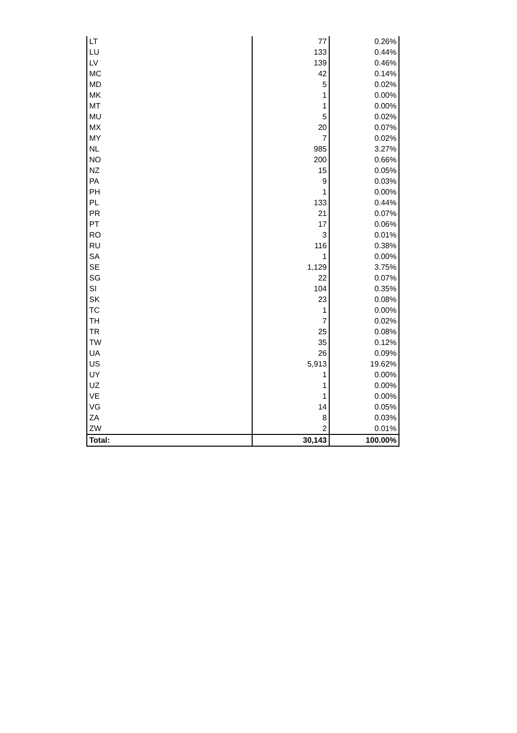| LT | 77 | 0.26% |
| LU | 133 | 0.44% |
| LV | 139 | 0.46% |
| MC | 42 | 0.14% |
| MD | 5 | 0.02% |
| MK | 1 | 0.00% |
| MT | 1 | 0.00% |
| MU | 5 | 0.02% |
| MX | 20 | 0.07% |
| MY | 7 | 0.02% |
| NL | 985 | 3.27% |
| NO | 200 | 0.66% |
| NZ | 15 | 0.05% |
| PA | 9 | 0.03% |
| PH | 1 | 0.00% |
| PL | 133 | 0.44% |
| PR | 21 | 0.07% |
| PT | 17 | 0.06% |
| RO | 3 | 0.01% |
| RU | 116 | 0.38% |
| SA | 1 | 0.00% |
| SE | 1,129 | 3.75% |
| SG | 22 | 0.07% |
| SI | 104 | 0.35% |
| SK | 23 | 0.08% |
| TC | 1 | 0.00% |
| TH | 7 | 0.02% |
| TR | 25 | 0.08% |
| TW | 35 | 0.12% |
| UA | 26 | 0.09% |
| US | 5,913 | 19.62% |
| UY | 1 | 0.00% |
| UZ | 1 | 0.00% |
| VE | 1 | 0.00% |
| VG | 14 | 0.05% |
| ZA | 8 | 0.03% |
| ZW | 2 | 0.01% |
| Total: | 30,143 | 100.00% |